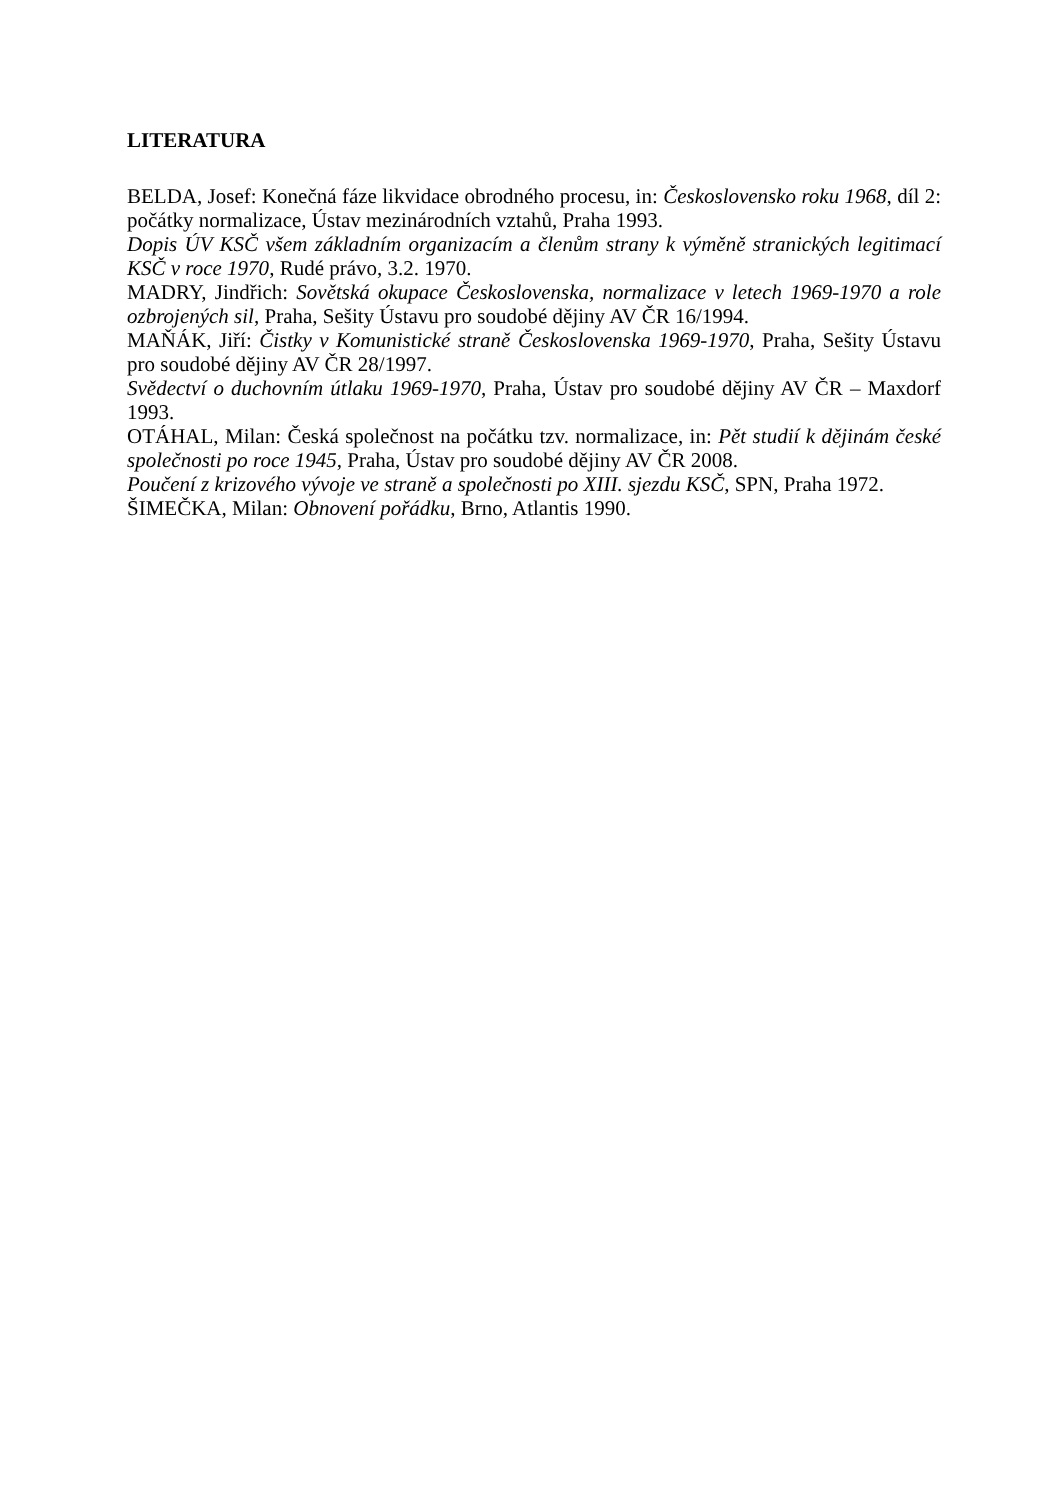LITERATURA
BELDA, Josef: Konečná fáze likvidace obrodného procesu, in: Československo roku 1968, díl 2: počátky normalizace, Ústav mezinárodních vztahů, Praha 1993.
Dopis ÚV KSČ všem základním organizacím a členům strany k výměně stranických legitimací KSČ v roce 1970, Rudé právo, 3.2. 1970.
MADRY, Jindřich: Sovětská okupace Československa, normalizace v letech 1969-1970 a role ozbrojených sil, Praha, Sešity Ústavu pro soudobé dějiny AV ČR 16/1994.
MAŇÁK, Jiří: Čistky v Komunistické straně Československa 1969-1970, Praha, Sešity Ústavu pro soudobé dějiny AV ČR 28/1997.
Svědectví o duchovním útlaku 1969-1970, Praha, Ústav pro soudobé dějiny AV ČR – Maxdorf 1993.
OTÁHAL, Milan: Česká společnost na počátku tzv. normalizace, in: Pět studií k dějinám české společnosti po roce 1945, Praha, Ústav pro soudobé dějiny AV ČR 2008.
Poučení z krizového vývoje ve straně a společnosti po XIII. sjezdu KSČ, SPN, Praha 1972.
ŠIMEČKA, Milan: Obnovení pořádku, Brno, Atlantis 1990.